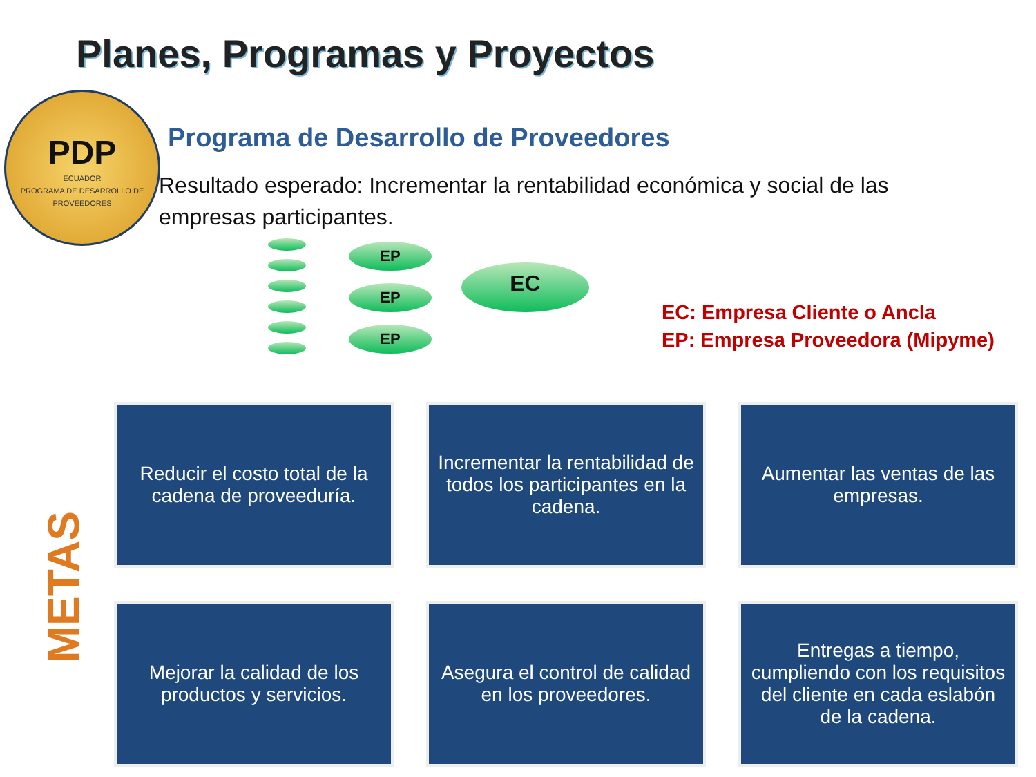Planes, Programas y Proyectos
PDP
ECUADOR
PROGRAMA DE DESARROLLO DE PROVEEDORES
Programa de Desarrollo de Proveedores
Resultado esperado: Incrementar la rentabilidad económica y social de las empresas participantes.
EP
EP
EP
EC
EC: Empresa Cliente o Ancla
EP: Empresa Proveedora (Mipyme)
METAS
Reducir el costo total de la cadena de proveeduría.
Incrementar la rentabilidad de todos los participantes en la cadena.
Aumentar las ventas de las empresas.
Mejorar la calidad de los productos y servicios.
Asegura el control de calidad en los proveedores.
Entregas a tiempo, cumpliendo con los requisitos del cliente en cada eslabón de la cadena.